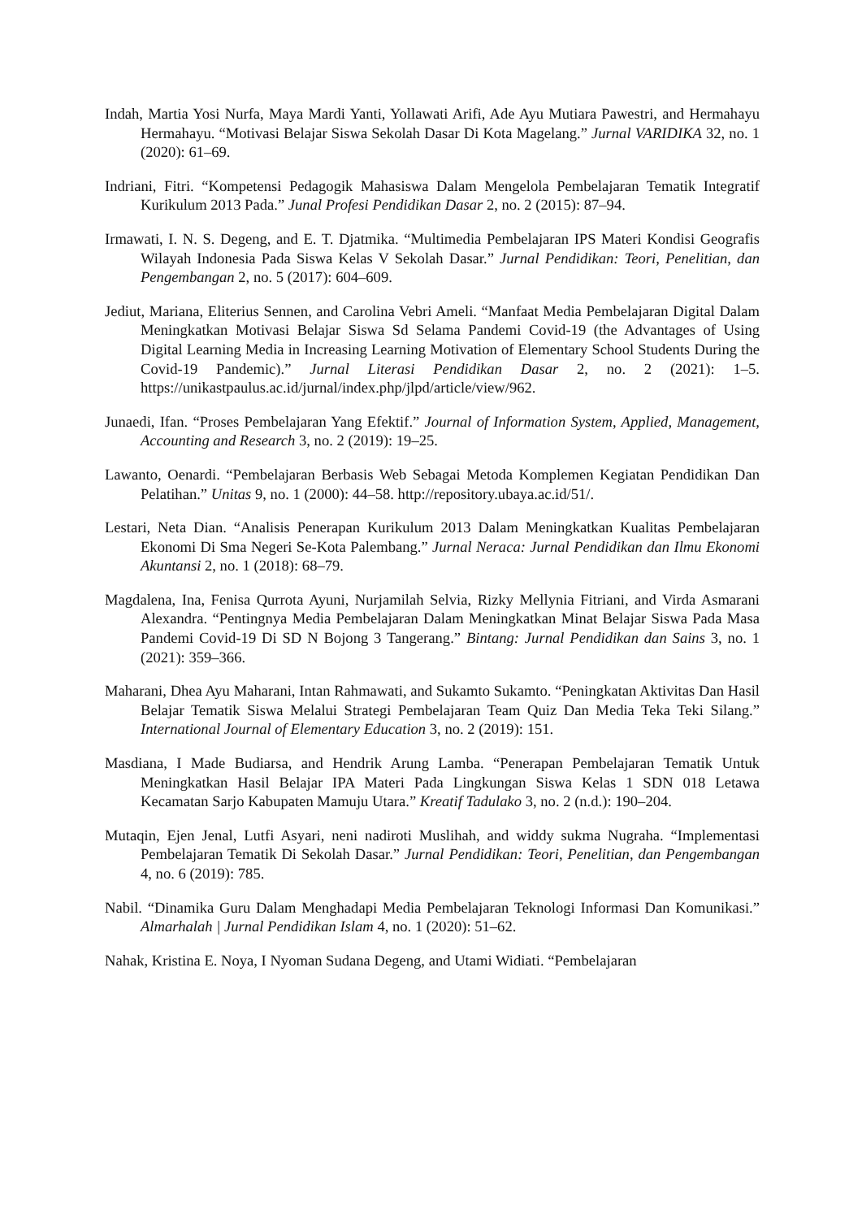Indah, Martia Yosi Nurfa, Maya Mardi Yanti, Yollawati Arifi, Ade Ayu Mutiara Pawestri, and Hermahayu Hermahayu. “Motivasi Belajar Siswa Sekolah Dasar Di Kota Magelang.” Jurnal VARIDIKA 32, no. 1 (2020): 61–69.
Indriani, Fitri. “Kompetensi Pedagogik Mahasiswa Dalam Mengelola Pembelajaran Tematik Integratif Kurikulum 2013 Pada.” Junal Profesi Pendidikan Dasar 2, no. 2 (2015): 87–94.
Irmawati, I. N. S. Degeng, and E. T. Djatmika. “Multimedia Pembelajaran IPS Materi Kondisi Geografis Wilayah Indonesia Pada Siswa Kelas V Sekolah Dasar.” Jurnal Pendidikan: Teori, Penelitian, dan Pengembangan 2, no. 5 (2017): 604–609.
Jediut, Mariana, Eliterius Sennen, and Carolina Vebri Ameli. “Manfaat Media Pembelajaran Digital Dalam Meningkatkan Motivasi Belajar Siswa Sd Selama Pandemi Covid-19 (the Advantages of Using Digital Learning Media in Increasing Learning Motivation of Elementary School Students During the Covid-19 Pandemic).” Jurnal Literasi Pendidikan Dasar 2, no. 2 (2021): 1–5. https://unikastpaulus.ac.id/jurnal/index.php/jlpd/article/view/962.
Junaedi, Ifan. “Proses Pembelajaran Yang Efektif.” Journal of Information System, Applied, Management, Accounting and Research 3, no. 2 (2019): 19–25.
Lawanto, Oenardi. “Pembelajaran Berbasis Web Sebagai Metoda Komplemen Kegiatan Pendidikan Dan Pelatihan.” Unitas 9, no. 1 (2000): 44–58. http://repository.ubaya.ac.id/51/.
Lestari, Neta Dian. “Analisis Penerapan Kurikulum 2013 Dalam Meningkatkan Kualitas Pembelajaran Ekonomi Di Sma Negeri Se-Kota Palembang.” Jurnal Neraca: Jurnal Pendidikan dan Ilmu Ekonomi Akuntansi 2, no. 1 (2018): 68–79.
Magdalena, Ina, Fenisa Qurrota Ayuni, Nurjamilah Selvia, Rizky Mellynia Fitriani, and Virda Asmarani Alexandra. “Pentingnya Media Pembelajaran Dalam Meningkatkan Minat Belajar Siswa Pada Masa Pandemi Covid-19 Di SD N Bojong 3 Tangerang.” Bintang: Jurnal Pendidikan dan Sains 3, no. 1 (2021): 359–366.
Maharani, Dhea Ayu Maharani, Intan Rahmawati, and Sukamto Sukamto. “Peningkatan Aktivitas Dan Hasil Belajar Tematik Siswa Melalui Strategi Pembelajaran Team Quiz Dan Media Teka Teki Silang.” International Journal of Elementary Education 3, no. 2 (2019): 151.
Masdiana, I Made Budiarsa, and Hendrik Arung Lamba. “Penerapan Pembelajaran Tematik Untuk Meningkatkan Hasil Belajar IPA Materi Pada Lingkungan Siswa Kelas 1 SDN 018 Letawa Kecamatan Sarjo Kabupaten Mamuju Utara.” Kreatif Tadulako 3, no. 2 (n.d.): 190–204.
Mutaqin, Ejen Jenal, Lutfi Asyari, neni nadiroti Muslihah, and widdy sukma Nugraha. “Implementasi Pembelajaran Tematik Di Sekolah Dasar.” Jurnal Pendidikan: Teori, Penelitian, dan Pengembangan 4, no. 6 (2019): 785.
Nabil. “Dinamika Guru Dalam Menghadapi Media Pembelajaran Teknologi Informasi Dan Komunikasi.” Almarhalah | Jurnal Pendidikan Islam 4, no. 1 (2020): 51–62.
Nahak, Kristina E. Noya, I Nyoman Sudana Degeng, and Utami Widiati. “Pembelajaran